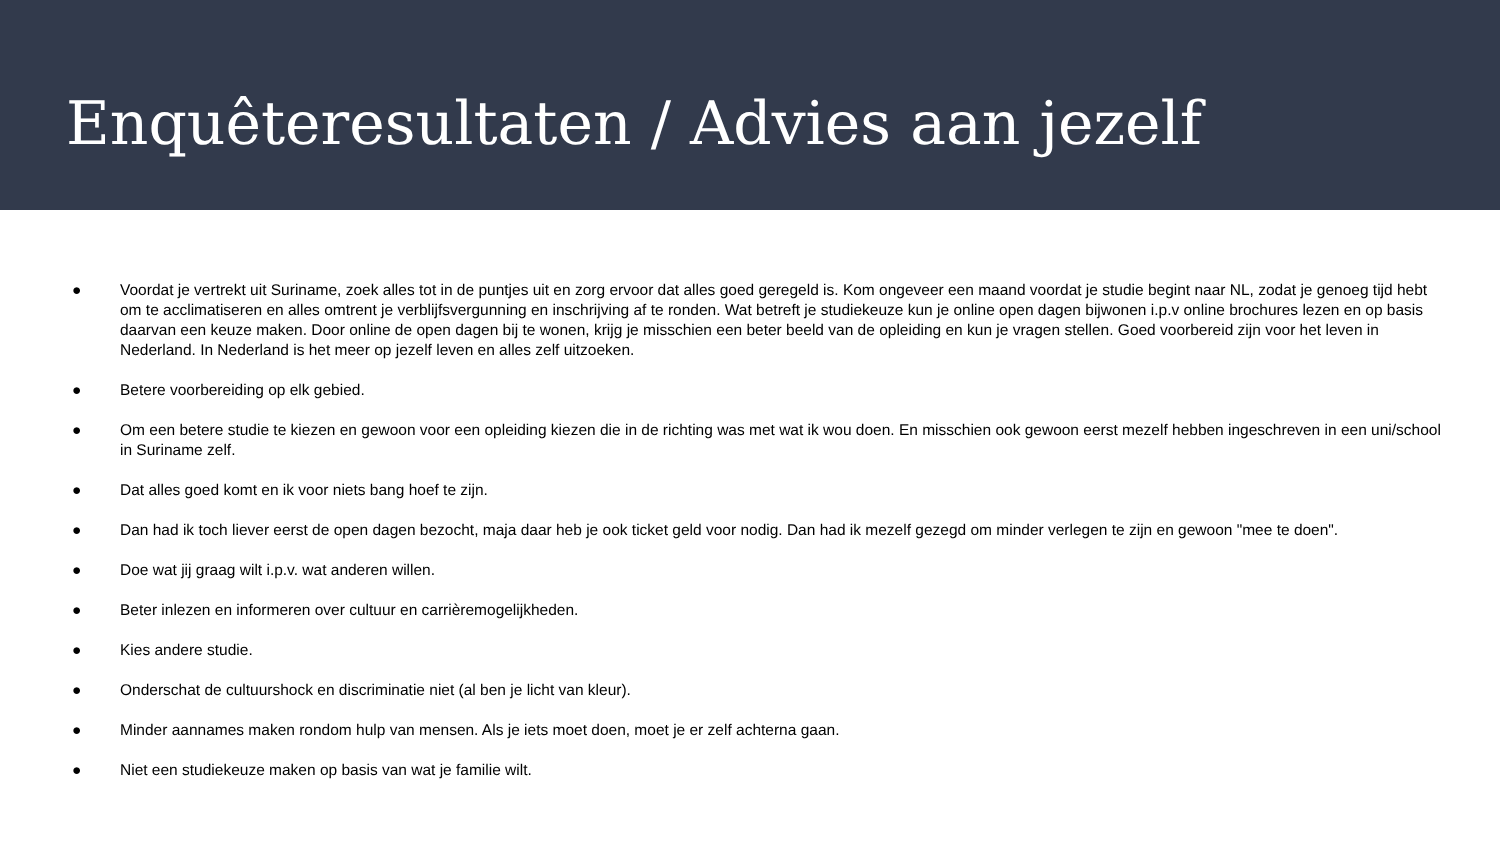Enquêteresultaten / Advies aan jezelf
● Voordat je vertrekt uit Suriname, zoek alles tot in de puntjes uit en zorg ervoor dat alles goed geregeld is. Kom ongeveer een maand voordat je studie begint naar NL, zodat je genoeg tijd hebt om te acclimatiseren en alles omtrent je verblijfsvergunning en inschrijving af te ronden. Wat betreft je studiekeuze kun je online open dagen bijwonen i.p.v online brochures lezen en op basis daarvan een keuze maken. Door online de open dagen bij te wonen, krijg je misschien een beter beeld van de opleiding en kun je vragen stellen. Goed voorbereid zijn voor het leven in Nederland. In Nederland is het meer op jezelf leven en alles zelf uitzoeken.
● Betere voorbereiding op elk gebied.
● Om een betere studie te kiezen en gewoon voor een opleiding kiezen die in de richting was met wat ik wou doen. En misschien ook gewoon eerst mezelf hebben ingeschreven in een uni/school in Suriname zelf.
● Dat alles goed komt en ik voor niets bang hoef te zijn.
● Dan had ik toch liever eerst de open dagen bezocht, maja daar heb je ook ticket geld voor nodig. Dan had ik mezelf gezegd om minder verlegen te zijn en gewoon "mee te doen".
● Doe wat jij graag wilt i.p.v. wat anderen willen.
● Beter inlezen en informeren over cultuur en carrièremogelijkheden.
● Kies andere studie.
● Onderschat de cultuurshock en discriminatie niet (al ben je licht van kleur).
● Minder aannames maken rondom hulp van mensen. Als je iets moet doen, moet je er zelf achterna gaan.
● Niet een studiekeuze maken op basis van wat je familie wilt.